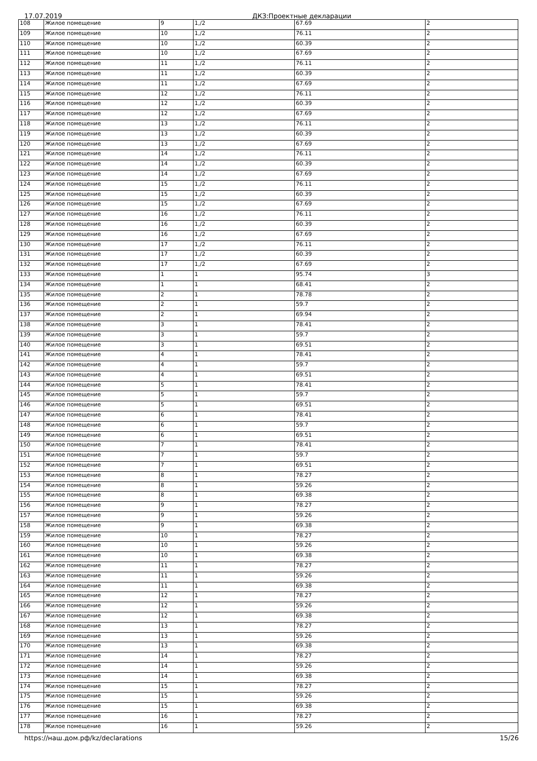17.07.2019 ДКЗ:Проектные декларации
| 108 | Жилое помещение | 9 | 1,/2 | 67.69 | 2 |
| 109 | Жилое помещение | 10 | 1,/2 | 76.11 | 2 |
| 110 | Жилое помещение | 10 | 1,/2 | 60.39 | 2 |
| 111 | Жилое помещение | 10 | 1,/2 | 67.69 | 2 |
| 112 | Жилое помещение | 11 | 1,/2 | 76.11 | 2 |
| 113 | Жилое помещение | 11 | 1,/2 | 60.39 | 2 |
| 114 | Жилое помещение | 11 | 1,/2 | 67.69 | 2 |
| 115 | Жилое помещение | 12 | 1,/2 | 76.11 | 2 |
| 116 | Жилое помещение | 12 | 1,/2 | 60.39 | 2 |
| 117 | Жилое помещение | 12 | 1,/2 | 67.69 | 2 |
| 118 | Жилое помещение | 13 | 1,/2 | 76.11 | 2 |
| 119 | Жилое помещение | 13 | 1,/2 | 60.39 | 2 |
| 120 | Жилое помещение | 13 | 1,/2 | 67.69 | 2 |
| 121 | Жилое помещение | 14 | 1,/2 | 76.11 | 2 |
| 122 | Жилое помещение | 14 | 1,/2 | 60.39 | 2 |
| 123 | Жилое помещение | 14 | 1,/2 | 67.69 | 2 |
| 124 | Жилое помещение | 15 | 1,/2 | 76.11 | 2 |
| 125 | Жилое помещение | 15 | 1,/2 | 60.39 | 2 |
| 126 | Жилое помещение | 15 | 1,/2 | 67.69 | 2 |
| 127 | Жилое помещение | 16 | 1,/2 | 76.11 | 2 |
| 128 | Жилое помещение | 16 | 1,/2 | 60.39 | 2 |
| 129 | Жилое помещение | 16 | 1,/2 | 67.69 | 2 |
| 130 | Жилое помещение | 17 | 1,/2 | 76.11 | 2 |
| 131 | Жилое помещение | 17 | 1,/2 | 60.39 | 2 |
| 132 | Жилое помещение | 17 | 1,/2 | 67.69 | 2 |
| 133 | Жилое помещение | 1 | 1 | 95.74 | 3 |
| 134 | Жилое помещение | 1 | 1 | 68.41 | 2 |
| 135 | Жилое помещение | 2 | 1 | 78.78 | 2 |
| 136 | Жилое помещение | 2 | 1 | 59.7 | 2 |
| 137 | Жилое помещение | 2 | 1 | 69.94 | 2 |
| 138 | Жилое помещение | 3 | 1 | 78.41 | 2 |
| 139 | Жилое помещение | 3 | 1 | 59.7 | 2 |
| 140 | Жилое помещение | 3 | 1 | 69.51 | 2 |
| 141 | Жилое помещение | 4 | 1 | 78.41 | 2 |
| 142 | Жилое помещение | 4 | 1 | 59.7 | 2 |
| 143 | Жилое помещение | 4 | 1 | 69.51 | 2 |
| 144 | Жилое помещение | 5 | 1 | 78.41 | 2 |
| 145 | Жилое помещение | 5 | 1 | 59.7 | 2 |
| 146 | Жилое помещение | 5 | 1 | 69.51 | 2 |
| 147 | Жилое помещение | 6 | 1 | 78.41 | 2 |
| 148 | Жилое помещение | 6 | 1 | 59.7 | 2 |
| 149 | Жилое помещение | 6 | 1 | 69.51 | 2 |
| 150 | Жилое помещение | 7 | 1 | 78.41 | 2 |
| 151 | Жилое помещение | 7 | 1 | 59.7 | 2 |
| 152 | Жилое помещение | 7 | 1 | 69.51 | 2 |
| 153 | Жилое помещение | 8 | 1 | 78.27 | 2 |
| 154 | Жилое помещение | 8 | 1 | 59.26 | 2 |
| 155 | Жилое помещение | 8 | 1 | 69.38 | 2 |
| 156 | Жилое помещение | 9 | 1 | 78.27 | 2 |
| 157 | Жилое помещение | 9 | 1 | 59.26 | 2 |
| 158 | Жилое помещение | 9 | 1 | 69.38 | 2 |
| 159 | Жилое помещение | 10 | 1 | 78.27 | 2 |
| 160 | Жилое помещение | 10 | 1 | 59.26 | 2 |
| 161 | Жилое помещение | 10 | 1 | 69.38 | 2 |
| 162 | Жилое помещение | 11 | 1 | 78.27 | 2 |
| 163 | Жилое помещение | 11 | 1 | 59.26 | 2 |
| 164 | Жилое помещение | 11 | 1 | 69.38 | 2 |
| 165 | Жилое помещение | 12 | 1 | 78.27 | 2 |
| 166 | Жилое помещение | 12 | 1 | 59.26 | 2 |
| 167 | Жилое помещение | 12 | 1 | 69.38 | 2 |
| 168 | Жилое помещение | 13 | 1 | 78.27 | 2 |
| 169 | Жилое помещение | 13 | 1 | 59.26 | 2 |
| 170 | Жилое помещение | 13 | 1 | 69.38 | 2 |
| 171 | Жилое помещение | 14 | 1 | 78.27 | 2 |
| 172 | Жилое помещение | 14 | 1 | 59.26 | 2 |
| 173 | Жилое помещение | 14 | 1 | 69.38 | 2 |
| 174 | Жилое помещение | 15 | 1 | 78.27 | 2 |
| 175 | Жилое помещение | 15 | 1 | 59.26 | 2 |
| 176 | Жилое помещение | 15 | 1 | 69.38 | 2 |
| 177 | Жилое помещение | 16 | 1 | 78.27 | 2 |
| 178 | Жилое помещение | 16 | 1 | 59.26 | 2 |
https://наш.дом.рф/kz/declarations 15/26